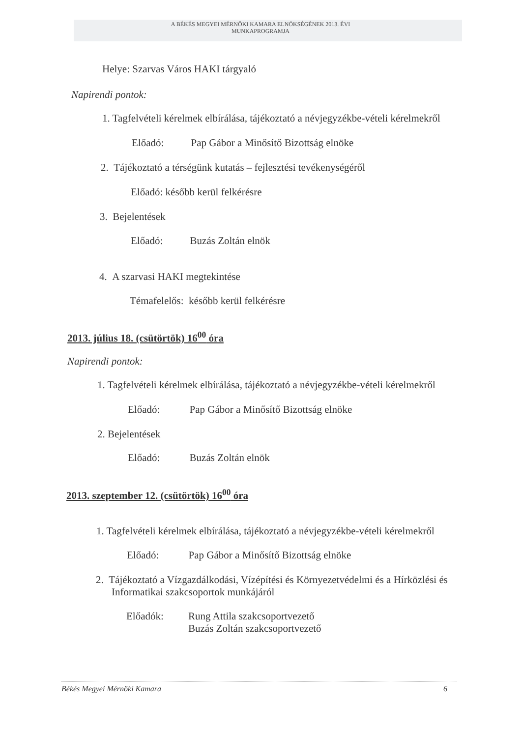A BÉKÉS MEGYEI MÉRNÖKI KAMARA ELNÖKSÉGÉNEK 2013. ÉVI
MUNKAPROGRAMJA
Helye: Szarvas Város HAKI tárgyaló
Napirendi pontok:
1. Tagfelvételi kérelmek elbírálása, tájékoztató a névjegyzékbe-vételi kérelmekről
Előadó: Pap Gábor a Minősítő Bizottság elnöke
2. Tájékoztató a térségünk kutatás – fejlesztési tevékenységéről
Előadó: később kerül felkérésre
3. Bejelentések
Előadó: Buzás Zoltán elnök
4. A szarvasi HAKI megtekintése
Témafelelős: később kerül felkérésre
2013. július 18. (csütörtök) 16<sup>00</sup> óra
Napirendi pontok:
1. Tagfelvételi kérelmek elbírálása, tájékoztató a névjegyzékbe-vételi kérelmekről
Előadó: Pap Gábor a Minősítő Bizottság elnöke
2. Bejelentések
Előadó: Buzás Zoltán elnök
2013. szeptember 12. (csütörtök) 16<sup>00</sup> óra
1. Tagfelvételi kérelmek elbírálása, tájékoztató a névjegyzékbe-vételi kérelmekről
Előadó: Pap Gábor a Minősítő Bizottság elnöke
2. Tájékoztató a Vízgazdálkodási, Vízépítési és Környezetvédelmi és a Hírközlési és
Informatikai szakcsoportok munkájáról
Előadók:
Rung Attila szakcsoportvezető
Buzás Zoltán szakcsoportvezető
Békés Megyei Mérnöki Kamara 6